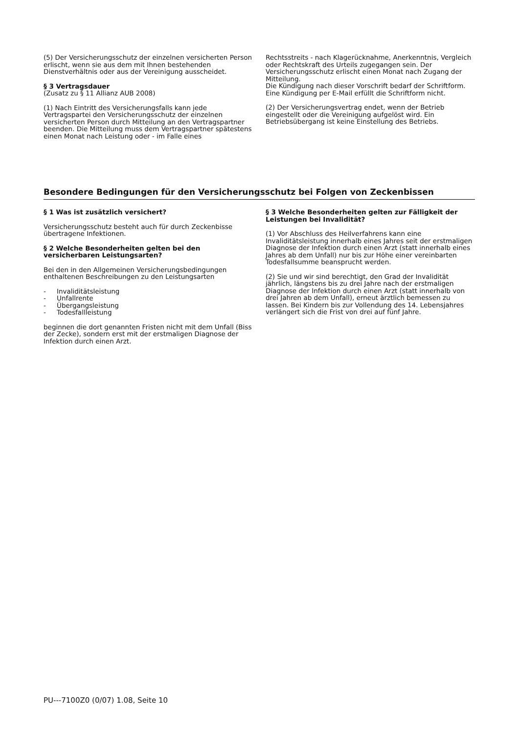(5) Der Versicherungsschutz der einzelnen versicherten Person erlischt, wenn sie aus dem mit Ihnen bestehenden Dienstverhältnis oder aus der Vereinigung ausscheidet.
§ 3 Vertragsdauer
(Zusatz zu § 11 Allianz AUB 2008)
(1) Nach Eintritt des Versicherungsfalls kann jede Vertragspartei den Versicherungsschutz der einzelnen versicherten Person durch Mitteilung an den Vertragspartner beenden. Die Mitteilung muss dem Vertragspartner spätestens einen Monat nach Leistung oder - im Falle eines
Rechtsstreits - nach Klagerücknahme, Anerkenntnis, Vergleich oder Rechtskraft des Urteils zugegangen sein. Der Versicherungsschutz erlischt einen Monat nach Zugang der Mitteilung.
Die Kündigung nach dieser Vorschrift bedarf der Schriftform. Eine Kündigung per E-Mail erfüllt die Schriftform nicht.
(2) Der Versicherungsvertrag endet, wenn der Betrieb eingestellt oder die Vereinigung aufgelöst wird. Ein Betriebsübergang ist keine Einstellung des Betriebs.
Besondere Bedingungen für den Versicherungsschutz bei Folgen von Zeckenbissen
§ 1 Was ist zusätzlich versichert?
Versicherungsschutz besteht auch für durch Zeckenbisse übertragene Infektionen.
§ 2 Welche Besonderheiten gelten bei den versicherbaren Leistungsarten?
Bei den in den Allgemeinen Versicherungsbedingungen enthaltenen Beschreibungen zu den Leistungsarten
- Invaliditätsleistung
- Unfallrente
- Übergangsleistung
- Todesfallleistung
beginnen die dort genannten Fristen nicht mit dem Unfall (Biss der Zecke), sondern erst mit der erstmaligen Diagnose der Infektion durch einen Arzt.
§ 3 Welche Besonderheiten gelten zur Fälligkeit der Leistungen bei Invalidität?
(1) Vor Abschluss des Heilverfahrens kann eine Invaliditätsleistung innerhalb eines Jahres seit der erstmaligen Diagnose der Infektion durch einen Arzt (statt innerhalb eines Jahres ab dem Unfall) nur bis zur Höhe einer vereinbarten Todesfallsumme beansprucht werden.
(2) Sie und wir sind berechtigt, den Grad der Invalidität jährlich, längstens bis zu drei Jahre nach der erstmaligen Diagnose der Infektion durch einen Arzt (statt innerhalb von drei Jahren ab dem Unfall), erneut ärztlich bemessen zu lassen. Bei Kindern bis zur Vollendung des 14. Lebensjahres verlängert sich die Frist von drei auf fünf Jahre.
PU---7100Z0 (0/07) 1.08, Seite 10